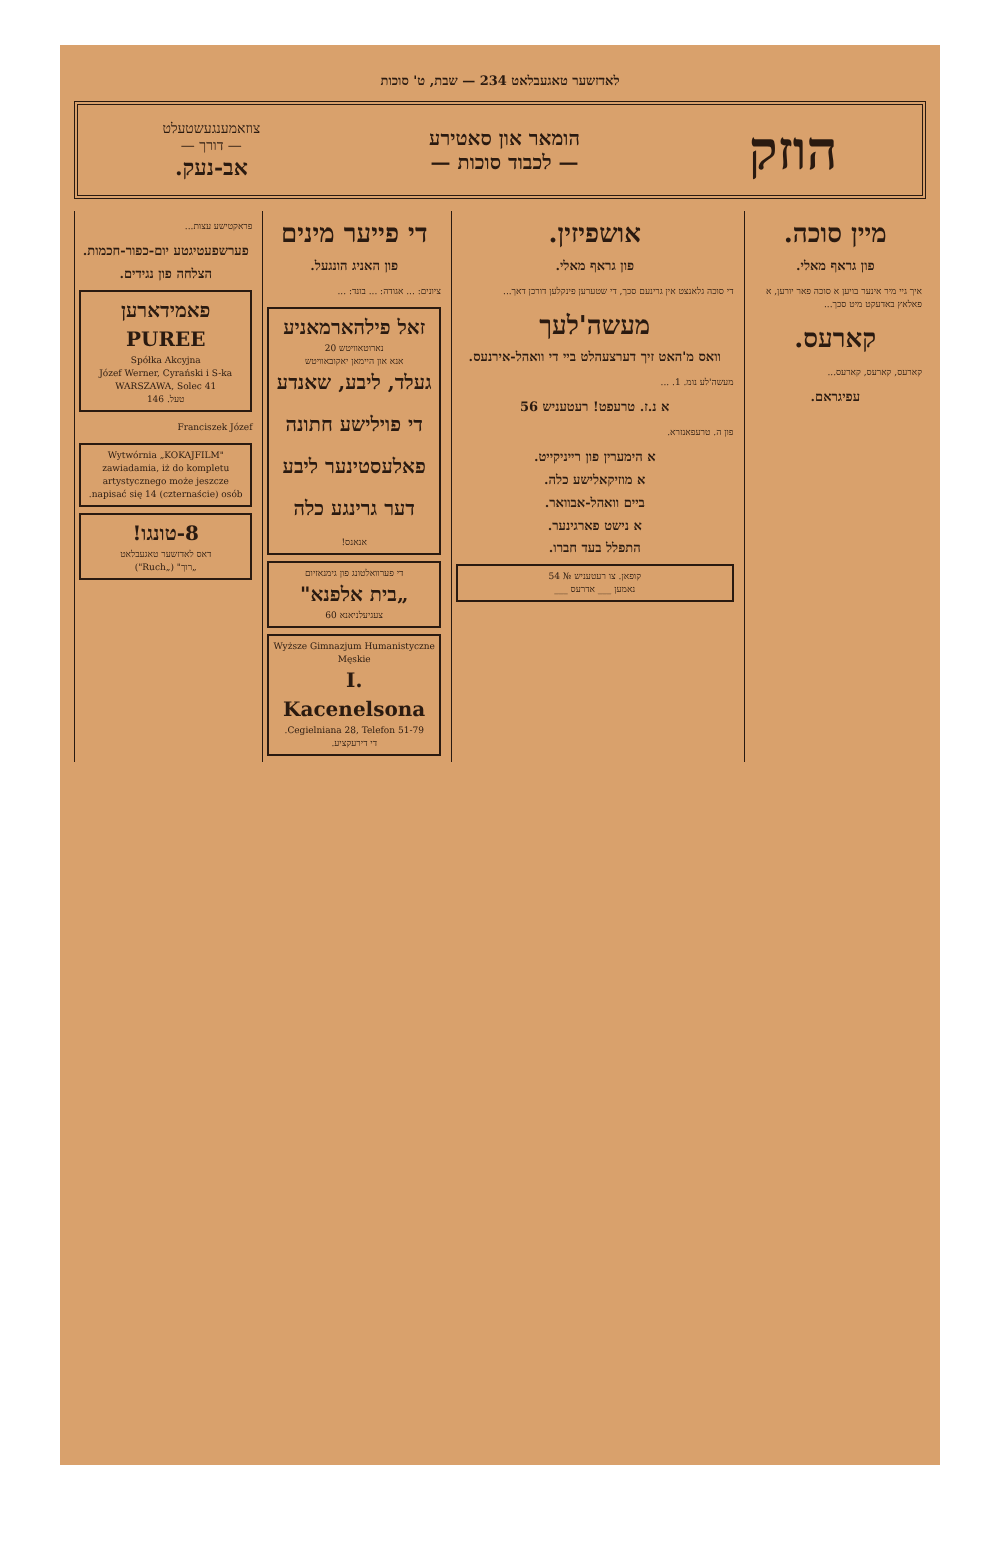לאדזשער טאגעבלאט 234 — שבת, ט' סוכות
הוזק
הומאר און סאטירע
— לכבוד סוכות —
צוזאמענגעשטעלט
— דורך —
אב-נעק.
מיין סוכה.
פון גראף מאלי.
איך גיי מיר אינער בויען א סוכה פאר יורען, א פאלאץ באדעקט מיט סכך...
קארעס.
קארעס, קארעס, קארעס...
עפיגראם.
אושפיזין.
פון גראף מאלי.
די סוכה גלאנצט אין גרינעם סכך, די שטערען פינקלען דורכן דאך...
מעשה'לעך
וואס מ'האט זיך דערצעהלט ביי די וואהל-אירנעס.
מעשה'לע נומ. 1. ...
א נ.ז. טרעפט! רעטעניש 56
פון ה. טרעפאנזרא.
א הימערין פון רייניקייט.
א מוזיקאלישע כלה.
ביים וואהל-אבוואר.
א נישט פארגינער.
התפלל בעד חברו.
קופאן. צו רעטעניש № 54
נאמען ___ אדרעס ___
די פייער מינים
פון האניג הונגעל.
ציונים: ... אגודה: ... בונד: ...
זאל פילהארמאניע
נארוטאוויטש 20
אנא און היימאן יאקובאוויטש
געלד, ליבע, שאנדע
די פוילישע חתונה
פאלעסטינער ליבע
דער גרינגע כלה
אנאנס!
די פערוואלטונג פון גימנאזיום
„בית אלפנא"
צעגיעלניאנא 60
Wyższe Gimnazjum Humanistyczne Męskie
I. Kacenelsona
Cegielniana 28, Telefon 51-79.
די דירעקציע.
פראקטישע עצות...
פערשפעטיגטע יום-כפור-חכמות.
הצלחה פון נגידים.
פאמידארען PUREE
Spółka Akcyjna
Józef Werner, Cyrański i S-ka
WARSZAWA, Solec 41
טעל. 146
Franciszek Józef
Wytwórnia „KOKAJFILM" zawiadamia, iż do kompletu artystycznego może jeszcze napisać się 14 (czternaście) osób.
8-טונגו!
דאס לאדזשער טאגעבלאט
„רוך" („Ruch")